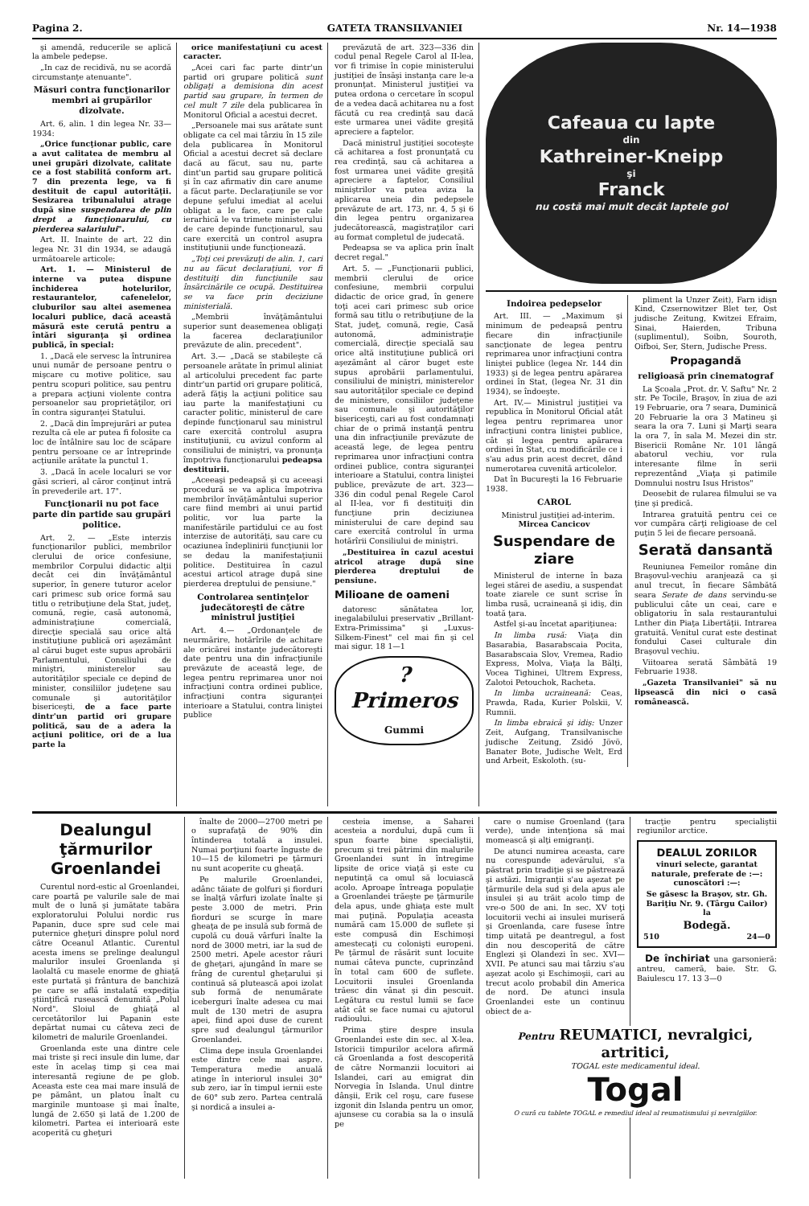Pagina 2. GATETA TRANSILVANIEI Nr. 14—1938
şi amendă, reducerile se aplică la ambele pedepse.
„In caz de recidivă, nu se acordă circumstanţe atenuante".
Măsuri contra funcţionarilor membri ai grupărilor dizolvate.
Art. 6, alin. 1 din legea Nr. 33—1934:
„Orice funcţionar public, care a avut calitatea de membru al unei grupări dizolvate, calitate ce a fost stabilită conform art. 7 din prezenta lege, va fi destituit de capul autorităţii. Sesizarea tribunalului atrage după sine suspendarea de plin drept a funcţionarului, cu pierderea salariului".
Art. II. Inainte de art. 22 din legea Nr. 31 din 1934, se adaugă următoarele articole:
Art. 1. — Ministerul de interne va putea dispune închiderea hotelurilor, restaurantelor, cafenelelor, cluburilor sau altei asemenea localuri publice, dacă această măsură este cerută pentru a întări siguranţa şi ordinea publică, în special:
1. „Dacă ele servesc la întrunirea unui număr de persoane pentru o mişcare cu motive politice, sau pentru scopuri politice, sau pentru a prepara acţiuni violente contra persoanelor sau proprietăţilor, ori în contra siguranţei Statului.
2. „Dacă din împrejurări ar putea rezulta că ele ar putea fi folosite ca loc de întâlnire sau loc de scăpare pentru persoane ce ar întreprinde acţiunile arătate la punctul 1.
3. „Dacă în acele localuri se vor găsi scrieri, al căror conţinut intră în prevederile art. 17".
Funcţionarii nu pot face parte din partide sau grupări politice.
Art. 2. — „Este interzis funcţionarilor publici, membrilor clerului de orice confesiune, membrilor Corpului didactic alţii decât cei din învăţământul superior, în genere tuturor acelor cari primesc sub orice formă sau titlu o retribuţiune dela Stat, judeţ, comună, regie, casă autonomă, administraţiune comercială, direcţie specială sau orice altă instituţiune publică ori aşezământ al cărui buget este supus aprobării Parlamentului, Consiliului de miniştri, ministerelor sau autorităţilor speciale ce depind de minister, consiliilor judeţene sau comunale şi autorităţilor bisericeşti, de a face parte dintr'un partid ori grupare politică, sau de a adera la acţiuni politice, ori de a lua parte la
orice manifestaţiuni cu acest caracter.
„Acei cari fac parte dintr'un partid ori grupare politică sunt obligaţi a demisiona din acest partid sau grupare, în termen de cel mult 7 zile dela publicarea în Monitorul Oficial a acestui decret.
„Persoanele mai sus arătate sunt obligate ca cel mai târziu în 15 zile dela publicarea în Monitorul Oficial a acestui decret să declare dacă au făcut, sau nu, parte dint'un partid sau grupare politică şi în caz afirmativ din care anume a făcut parte. Declaraţiunile se vor depune şefului imediat al acelui obligat a le face, care pe cale ierarhică le va trimete ministerului de care depinde funcţionarul, sau care exercită un control asupra instituţiunii unde funcţionează.
„Toţi cei prevăzuţi de alin. 1, cari nu au făcut declaraţiuni, vor fi destituiţi din funcţiunile sau însărcinările ce ocupă. Destituirea se va face prin deciziune ministerială.
„Membrii învăţământului superior sunt deasemenea obligaţi la facerea declaraţiunilor prevăzute de alin. precedent".
Art. 3.— „Dacă se stabileşte că persoanele arătate în primul aliniat al articolului precedent fac parte dintr'un partid ori grupare politică, aderă făţiş la acţiuni politice sau iau parte la manifestaţiuni cu caracter politic, ministerul de care depinde funcţionarul sau ministrul care exercită controlul asupra instituţiunii, cu avizul conform al consiliului de miniştri, va pronunţa împotriva funcţionarului pedeapsa destituirii.
„Aceeaşi pedeapsă şi cu aceeaşi procedură se va aplica împotriva membrilor învăţământului superior care fiind membri ai unui partid politic, vor lua parte la manifestările partidului ce au fost interzise de autorităţi, sau care cu ocaziunea îndeplinirii funcţiunii lor se dedau la manifestaţiunii politice. Destituirea în cazul acestui articol atrage după sine pierderea dreptului de pensiune."
Controlarea sentinţelor judecătoreşti de către ministrul justiţiei
Art. 4.— „Ordonanţele de neurmărire, hotărîrile de achitare ale oricărei instanţe judecătoreşti date pentru una din infracţiunile prevăzute de această lege, de legea pentru reprimarea unor noi infracţiuni contra ordinei publice, infracţiuni contra siguranţei interioare a Statului, contra liniştei publice
prevăzută de art. 323—336 din codul penal Regele Carol al II-lea, vor fi trimise în copie ministerului justiţiei de însăşi instanţa care le-a pronunţat. Ministerul justiţiei va putea ordona o cercetare în scopul de a vedea dacă achitarea nu a fost făcută cu rea credinţă sau dacă este urmarea unei vădite greşită apreciere a faptelor.
Dacă ministrul justiţiei socoteşte că achitarea a fost pronunţată cu rea credinţă, sau că achitarea a fost urmarea unei vădite greşită apreciere a faptelor, Consiliul miniştrilor va putea aviza la aplicarea uneia din pedepsele prevăzute de art. 173, nr. 4, 5 şi 6 din legea pentru organizarea judecătorească, magistraţilor cari au format completul de judecată.
Pedeapsa se va aplica prin înalt decret regal."
Art. 5. — „Funcţionarii publici, membrii clerului de orice confesiune, membrii corpului didactic de orice grad, în genere toţi acei cari primesc sub orice formă sau titlu o retribuţiune de la Stat, judeţ, comună, regie, Casă autonomă, administraţie comercială, direcţie specială sau orice altă instituţiune publică ori aşezământ al căror buget este supus aprobării parlamentului, consiliului de miniştri, ministerelor sau autorităţilor speciale ce depind de ministere, consiliilor judeţene sau comunale şi autorităţilor bisericeşti, cari au fost condamnaţi chiar de o primă instanţă pentru una din infracţiunile prevăzute de această lege, de legea pentru reprimarea unor infracţiuni contra ordinei publice, contra siguranţei interioare a Statului, contra liniştei publice, prevăzute de art. 323—336 din codul penal Regele Carol al II-lea, vor fi destituiţi din funcţiune prin deciziunea ministerului de care depind sau care exercită controlul în urma hotărîrii Consiliului de miniştri.
„Destituirea în cazul acestui atricol atrage după sine pierderea dreptului de pensiune.
Milioane de oameni
datoresc sănătatea lor, inegalabilului preservativ „Brillant-Extra-Primissima" şi „Luxus-Silkem-Finest" cel mai fin şi cel mai sigur. 18 1—1
? Primeros
Gummi
Cafeaua cu lapte
din
Kathreiner-Kneipp
şi
Franck
nu costă mai mult decât laptele gol
Indoirea pedepselor
Art. III. — „Maximum şi minimum de pedeapsă pentru fiecare din infracţiunile sancţionate de legea pentru reprimarea unor infracţiuni contra liniştei publice (legea Nr. 144 din 1933) şi de legea pentru apărarea ordinei în Stat, (legea Nr. 31 din 1934), se îndoeşte.
Art. IV.— Ministrul justiţiei va republica în Monitorul Oficial atât legea pentru reprimarea unor infracţiuni contra liniştei publice, cât şi legea pentru apărarea ordinei în Stat, cu modificările ce i s'au adus prin acest decret, dând numerotarea cuvenită articolelor.
Dat în Bucureşti la 16 Februarie 1938.
CAROL
Ministrul justiţiei ad-interim.
Mircea Cancicov
Suspendare de ziare
Ministerul de interne în baza legei stărei de asediu, a suspendat toate ziarele ce sunt scrise în limba rusă, ucraineană şi idiş, din toată ţara.
Astfel şi-au încetat apariţiunea:
In limba rusă: Viaţa din Basarabia, Basarabscaia Pocita, Basarabscaia Slov, Vremea, Radio Express, Molva, Viaţa la Bălţi, Vocea Tighinei, Ultrem Express, Zalotoi Petouchok, Racheta.
In limba ucraineană: Ceas, Prawda, Rada, Kurier Polskii, V. Rumnii.
In limba ebraică şi idiş: Unzer Zeit, Aufgang, Transilvanische judische Zeitung, Zsidó Jövö, Banater Bote, Judische Welt, Erd und Arbeit, Eskoloth. (su-
pliment la Unzer Zeit), Farn idişn Kind, Czsernowitzer Blet ter, Ost judische Zeitung, Kwitzei Efraim, Sinai, Haierden, Tribuna (suplimentul), Soibn, Souroth, Oifboi, Ser, Stern, Judische Press.
Propagandă
religioasă prin cinematograf
La Şcoala „Prot. dr. V. Saftu" Nr. 2 str. Pe Tocile, Braşov, în ziua de azi 19 Februarie, ora 7 seara, Duminică 20 Februarie la ora 3 Matineu şi seara la ora 7. Luni şi Marţi seara la ora 7, în sala M. Mezei din str. Bisericii Române Nr. 101 lângă abatorul vechiu, vor rula interesante filme în serii reprezentând „Viaţa şi patimile Domnului nostru Isus Hristos"
Deosebit de rularea filmului se va ţine şi predică.
Intrarea gratuită pentru cei ce vor cumpăra cărţi religioase de cel puţin 5 lei de fiecare persoană.
Serată dansantă
Reuniunea Femeilor române din Braşovul-vechiu aranjează ca şi anul trecut, în fiecare Sâmbătă seara Serate de dans servindu-se publicului câte un ceai, care e obligatoriu în sala restaurantului Lnther din Piaţa Libertăţii. Intrarea gratuită. Venitul curat este destinat fondului Casei culturale din Braşovul vechiu.
Viitoarea serată Sâmbătă 19 Februarie 1938.
„Gazeta Transilvaniei" să nu lipsească din nici o casă românească.
Dealungul ţărmurilor Groenlandei
Curentul nord-estic al Groenlandei, care poartă pe valurile sale de mai mult de o lună şi jumătate tabăra exploratorului Polului nordic rus Papanin, duce spre sud cele mai puternice gheţuri dinspre polul nord către Oceanul Atlantic. Curentul acesta imens se prelinge dealungul malurilor insulei Groenlanda şi laolaltă cu masele enorme de ghiaţă este purtată şi frântura de banchiză pe care se află instalată expediţia ştiinţifică rusească denumită „Polul Nord". Sloiul de ghiaţă al cercetătorilor lui Papanin este depărtat numai cu câteva zeci de kilometri de malurile Groenlandei.
Groenlanda este una dintre cele mai triste şi reci insule din lume, dar este în acelaş timp şi cea mai interesantă regiune de pe glob. Aceasta este cea mai mare insulă de pe pământ, un platou înalt cu marginile muntoase şi mai înalte, lungă de 2.650 şi lată de 1.200 de kilometri. Partea ei interioară este acoperită cu gheţuri
înalte de 2000—2700 metri pe o suprafaţă de 90% din întinderea totală a insulei. Numai porţiuni foarte înguste de 10—15 de kilometri pe ţărmuri nu sunt acoperite cu gheaţă.
Pe malurile Groenlandei, adânc tăiate de golfuri şi fiorduri se înalţă vârfuri izolate înalte şi peste 3.000 de metri. Prin fiorduri se scurge în mare gheaţa de pe insulă sub formă de cupolă cu două vârfuri înalte la nord de 3000 metri, iar la sud de 2500 metri. Apele acestor râuri de gheţari, ajungând în mare se frâng de curentul gheţarului şi continuă să plutească apoi izolat sub formă de nenumărate iceberguri înalte adesea cu mai mult de 130 metri de asupra apei, fiind apoi duse de curent spre sud dealungul ţărmurilor Groenlandei.
Clima depe insula Groenlandei este dintre cele mai aspre. Temperatura medie anuală atinge în interiorul insulei 30° sub zero, iar în timpul iernii este de 60° sub zero. Partea centrală şi nordică a insulei a-
cesteia imense, a Saharei acesteia a nordului, după cum îi spun foarte bine specialiştii, precum şi trei pătrimi din malurile Groenlandei sunt în întregime lipsite de orice viaţă şi este cu neputinţă ca omul să locuiască acolo. Aproape întreaga populaţie a Groenlandei trăeşte pe ţărmurile dela apus, unde ghiaţa este mult mai puţină. Populaţia aceasta numără cam 15.000 de suflete şi este compusă din Eschimoşi amestecaţi cu colonişti europeni. Pe ţărmul de răsărit sunt locuite numai câteva puncte, cuprinzând în total cam 600 de suflete. Locuitorii insulei Groenlanda trăesc din vânat şi din pescuit. Legătura cu restul lumii se face atât cât se face numai cu ajutorul radioului.
Prima ştire despre insula Groenlandei este din sec. al X-lea. Istoricii timpurilor acelora afirmă că Groenlanda a fost descoperită de către Normanzii locuitori ai Islandei, cari au emigrat din Norvegia în Islanda. Unul dintre dânşii, Erik cel roşu, care fusese izgonit din Islanda pentru un omor, ajunsese cu corabia sa la o insulă pe
care o numise Groenland (ţara verde), unde intenţiona să mai momească şi alţi emigranţi.
De atunci numirea aceasta, care nu corespunde adevărului, s'a păstrat prin tradiţie şi se păstrează şi astăzi. Imigranţii s'au aşezat pe ţărmurile dela sud şi dela apus ale insulei şi au trăit acolo timp de vre-o 500 de ani. In sec. XV toţi locuitorii vechi ai insulei muriseră şi Groenlanda, care fusese între timp uitată pe deantregul, a fost din nou descoperită de către Englezi şi Olandezi în sec. XVI—XVII. Pe atunci sau mai târziu s'au aşezat acolo şi Eschimoşii, cari au trecut acolo probabil din America de nord. De atunci insula Groenlandei este un continuu obiect de a-
tracţie pentru specialiştii regiunilor arctice.
DEALUL ZORILOR
vinuri selecte, garantat naturale, preferate de :—: cunoscători :—:
Se găsesc la Braşov, str. Gh. Bariţiu Nr. 9. (Târgu Cailor) la
Bodegă.
510 24—0
De închiriat una garsonieră: antreu, cameră, baie. Str. G. Baiulescu 17. 13 3—0
Pentru REUMATICI, nevralgici, artritici,
TOGAL este medicamentul ideal.
Togal
O cură cu tablete TOGAL e remediul ideal al reumatismului şi nevralgiilor.